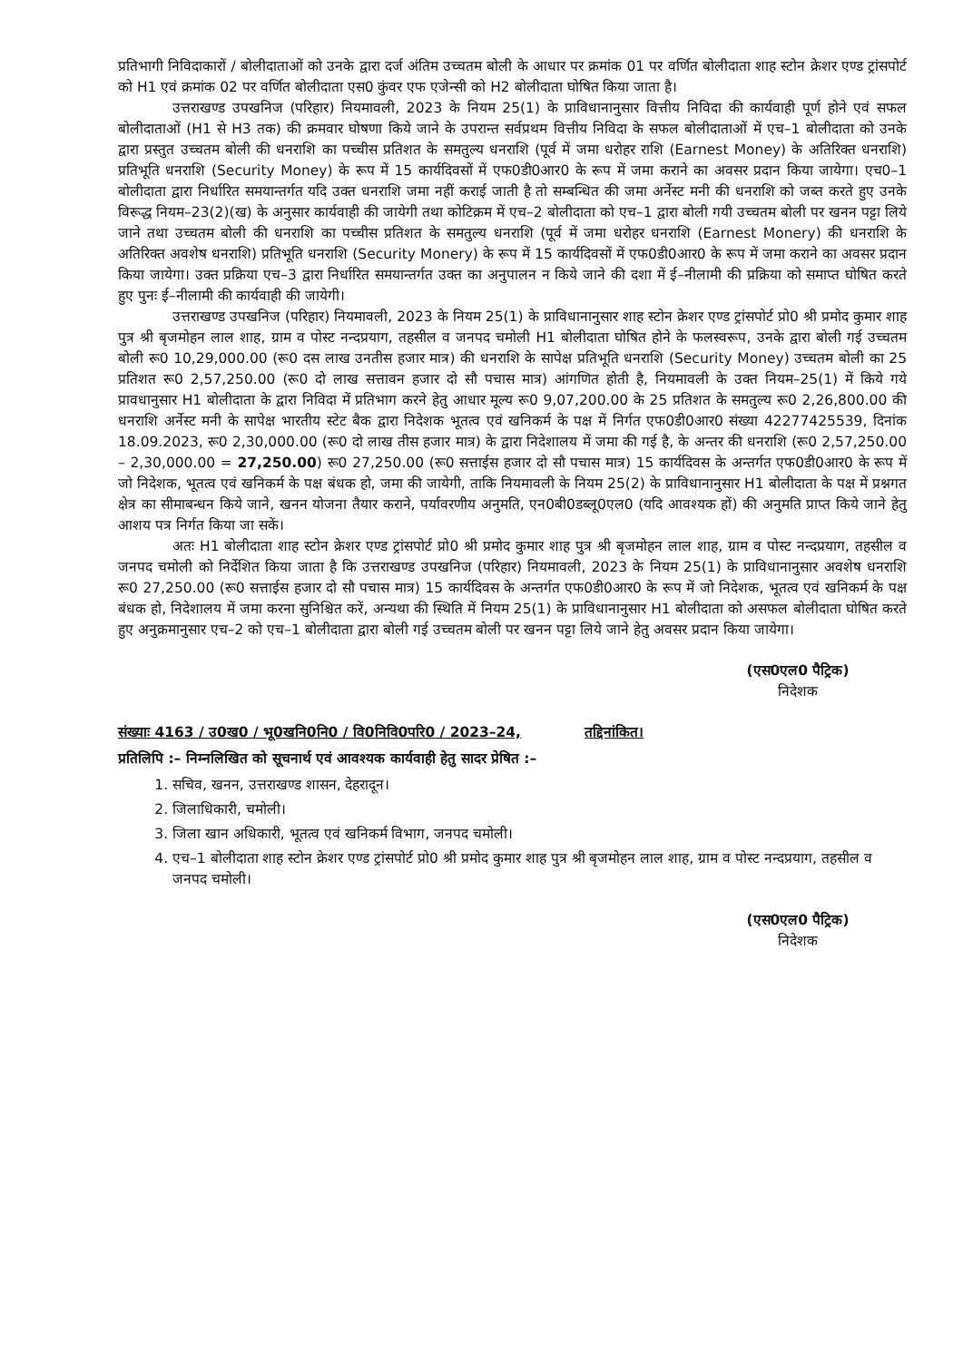प्रतिभागी निविदाकारों / बोलीदाताओं को उनके द्वारा दर्ज अंतिम उच्चतम बोली के आधार पर क्रमांक 01 पर वर्णित बोलीदाता शाह स्टोन क्रेशर एण्ड ट्रांसपोर्ट को H1 एवं क्रमांक 02 पर वर्णित बोलीदाता एस0 कुंवर एफ एजेन्सी को H2 बोलीदाता घोषित किया जाता है।
उत्तराखण्ड उपखनिज (परिहार) नियमावली, 2023 के नियम 25(1) के प्राविधानानुसार वित्तीय निविदा की कार्यवाही पूर्ण होने एवं सफल बोलीदाताओं (H1 से H3 तक) की क्रमवार घोषणा किये जाने के उपरान्त सर्वप्रथम वित्तीय निविदा के सफल बोलीदाताओं में एच–1 बोलीदाता को उनके द्वारा प्रस्तुत उच्चतम बोली की धनराशि का पच्चीस प्रतिशत के समतुल्य धनराशि (पूर्व में जमा धरोहर राशि (Earnest Money) के अतिरिक्त धनराशि) प्रतिभूति धनराशि (Security Money) के रूप में 15 कार्यदिवसों में एफ0डी0आर0 के रूप में जमा कराने का अवसर प्रदान किया जायेगा। एच0–1 बोलीदाता द्वारा निर्धारित समयान्तर्गत यदि उक्त धनराशि जमा नहीं कराई जाती है तो सम्बन्धित की जमा अर्नेस्ट मनी की धनराशि को जब्त करते हुए उनके विरूद्ध नियम–23(2)(ख) के अनुसार कार्यवाही की जायेगी तथा कोटिक्रम में एच–2 बोलीदाता को एच–1 द्वारा बोली गयी उच्चतम बोली पर खनन पट्टा लिये जाने तथा उच्चतम बोली की धनराशि का पच्चीस प्रतिशत के समतुल्य धनराशि (पूर्व में जमा धरोहर धनराशि (Earnest Monery) की धनराशि के अतिरिक्त अवशेष धनराशि) प्रतिभूति धनराशि (Security Monery) के रूप में 15 कार्यदिवसों में एफ0डी0आर0 के रूप में जमा कराने का अवसर प्रदान किया जायेगा। उक्त प्रक्रिया एच–3 द्वारा निर्धारित समयान्तर्गत उक्त का अनुपालन न किये जाने की दशा में ई–नीलामी की प्रक्रिया को समाप्त घोषित करते हुए पुनः ई–नीलामी की कार्यवाही की जायेगी।
उत्तराखण्ड उपखनिज (परिहार) नियमावली, 2023 के नियम 25(1) के प्राविधानानुसार शाह स्टोन क्रेशर एण्ड ट्रांसपोर्ट प्रो0 श्री प्रमोद कुमार शाह पुत्र श्री बृजमोहन लाल शाह, ग्राम व पोस्ट नन्दप्रयाग, तहसील व जनपद चमोली H1 बोलीदाता घोषित होने के फलस्वरूप, उनके द्वारा बोली गई उच्चतम बोली रू0 10,29,000.00 (रू0 दस लाख उनतीस हजार मात्र) की धनराशि के सापेक्ष प्रतिभूति धनराशि (Security Money) उच्चतम बोली का 25 प्रतिशत रू0 2,57,250.00 (रू0 दो लाख सत्तावन हजार दो सौ पचास मात्र) आंगणित होती है, नियमावली के उक्त नियम–25(1) में किये गये प्रावधानुसार H1 बोलीदाता के द्वारा निविदा में प्रतिभाग करने हेतु आधार मूल्य रू0 9,07,200.00 के 25 प्रतिशत के समतुल्य रू0 2,26,800.00 की धनराशि अर्नेस्ट मनी के सापेक्ष भारतीय स्टेट बैक द्वारा निदेशक भूतत्व एवं खनिकर्म के पक्ष में निर्गत एफ0डी0आर0 संख्या 42277425539, दिनांक 18.09.2023, रू0 2,30,000.00 (रू0 दो लाख तीस हजार मात्र) के द्वारा निदेशालय में जमा की गई है, के अन्तर की धनराशि (रू0 2,57,250.00 – 2,30,000.00 = 27,250.00) रू0 27,250.00 (रू0 सत्ताईस हजार दो सौ पचास मात्र) 15 कार्यदिवस के अन्तर्गत एफ0डी0आर0 के रूप में जो निदेशक, भूतत्व एवं खनिकर्म के पक्ष बंधक हो, जमा की जायेगी, ताकि नियमावली के नियम 25(2) के प्राविधानानुसार H1 बोलीदाता के पक्ष में प्रश्नगत क्षेत्र का सीमाबन्धन किये जाने, खनन योजना तैयार कराने, पर्यावरणीय अनुमति, एन0बी0डब्लू0एल0 (यदि आवश्यक हों) की अनुमति प्राप्त किये जाने हेतु आशय पत्र निर्गत किया जा सकें।
अतः H1 बोलीदाता शाह स्टोन क्रेशर एण्ड ट्रांसपोर्ट प्रो0 श्री प्रमोद कुमार शाह पुत्र श्री बृजमोहन लाल शाह, ग्राम व पोस्ट नन्दप्रयाग, तहसील व जनपद चमोली को निर्देशित किया जाता है कि उत्तराखण्ड उपखनिज (परिहार) नियमावली, 2023 के नियम 25(1) के प्राविधानानुसार अवशेष धनराशि रू0 27,250.00 (रू0 सत्ताईस हजार दो सौ पचास मात्र) 15 कार्यदिवस के अन्तर्गत एफ0डी0आर0 के रूप में जो निदेशक, भूतत्व एवं खनिकर्म के पक्ष बंधक हो, निदेशालय में जमा करना सुनिश्चित करें, अन्यथा की स्थिति में नियम 25(1) के प्राविधानानुसार H1 बोलीदाता को असफल बोलीदाता घोषित करते हुए अनुक्रमानुसार एच–2 को एच–1 बोलीदाता द्वारा बोली गई उच्चतम बोली पर खनन पट्टा लिये जाने हेतु अवसर प्रदान किया जायेगा।
(एस0एल0 पैट्रिक)
निदेशक
संख्याः 4163 / उ0ख0 / भू0खनि0नि0 / वि0निवि0परि0 / 2023–24, तद्दिनांकित।
प्रतिलिपि :– निम्नलिखित को सूचनार्थ एवं आवश्यक कार्यवाही हेतु सादर प्रेषित :–
1. सचिव, खनन, उत्तराखण्ड शासन, देहरादून।
2. जिलाधिकारी, चमोली।
3. जिला खान अधिकारी, भूतत्व एवं खनिकर्म विभाग, जनपद चमोली।
4. एच–1 बोलीदाता शाह स्टोन क्रेशर एण्ड ट्रांसपोर्ट प्रो0 श्री प्रमोद कुमार शाह पुत्र श्री बृजमोहन लाल शाह, ग्राम व पोस्ट नन्दप्रयाग, तहसील व जनपद चमोली।
(एस0एल0 पैट्रिक)
निदेशक